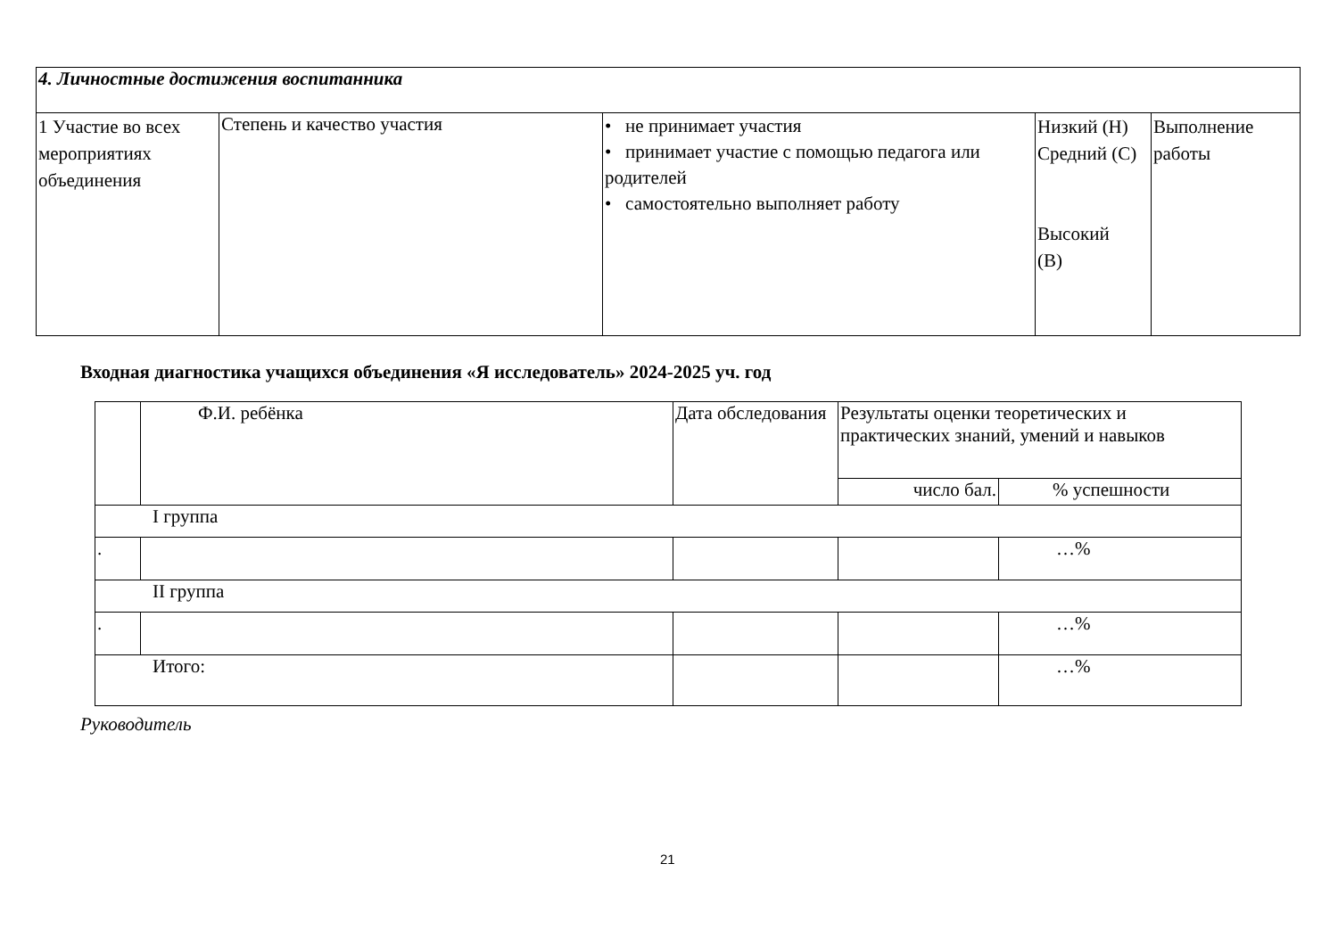| 4. Личностные достижения воспитанника | | | | |
| 1 Участие во всех мероприятиях объединения | Степень и качество участия | • не принимает участия • принимает участие с помощью педагога или родителей • самостоятельно выполняет работу | Низкий (Н) Средний (С) Высокий (В) | Выполнение работы |
Входная диагностика учащихся объединения «Я исследователь» 2024-2025 уч. год
| | Ф.И. ребёнка | Дата обследования | Результаты оценки теоретических и практических знаний, умений и навыков | |
| --- | --- | --- | --- | --- |
| | | | число бал. | % успешности |
| I группа | | | | |
| . | | | | …% |
| II группа | | | | |
| . | | | | …% |
| Итого: | | | | …% |
Руководитель
21